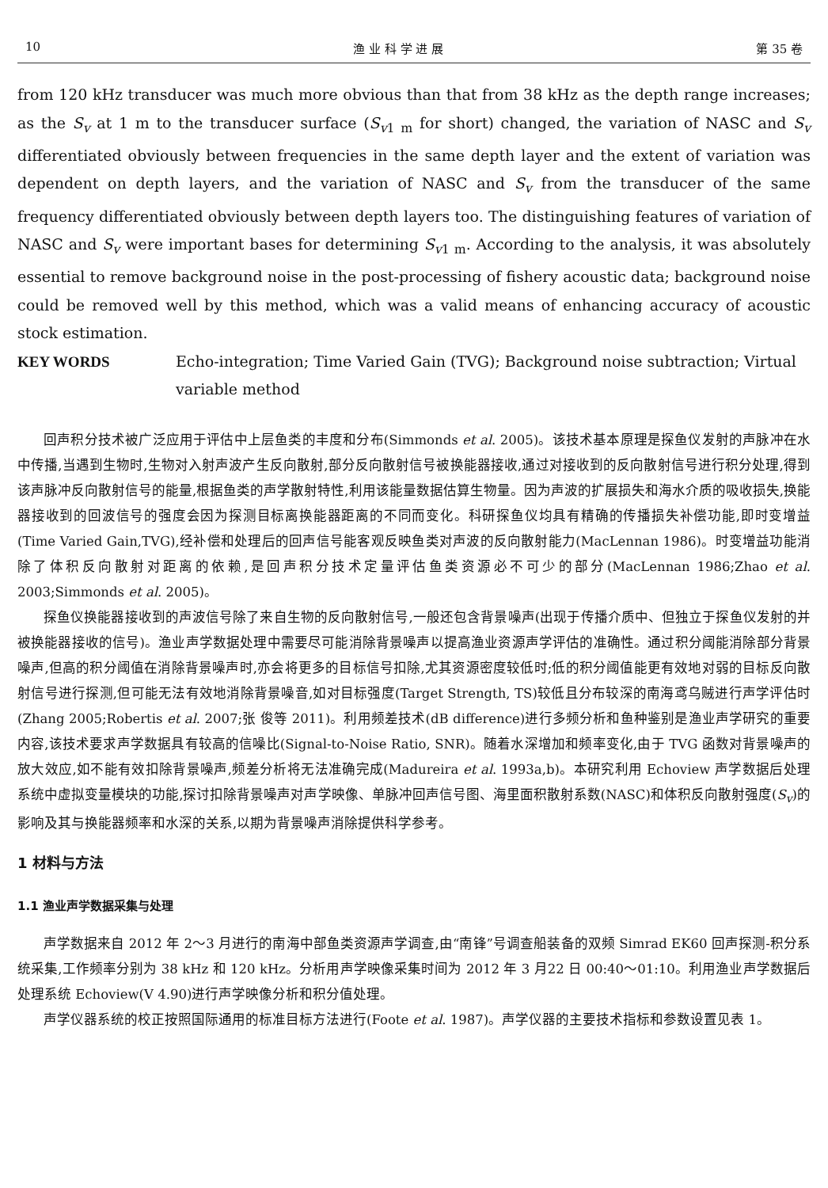10 渔 业 科 学 进 展 第 35 卷
from 120 kHz transducer was much more obvious than that from 38 kHz as the depth range increases; as the S<sub>v</sub> at 1 m to the transducer surface (S<sub>v</sub><sub>1 m</sub> for short) changed, the variation of NASC and S<sub>v</sub> differentiated obviously between frequencies in the same depth layer and the extent of variation was dependent on depth layers, and the variation of NASC and S<sub>v</sub> from the transducer of the same frequency differentiated obviously between depth layers too. The distinguishing features of variation of NASC and S<sub>v</sub> were important bases for determining S<sub>v</sub><sub>1 m</sub>. According to the analysis, it was absolutely essential to remove background noise in the post-processing of fishery acoustic data; background noise could be removed well by this method, which was a valid means of enhancing accuracy of acoustic stock estimation.
KEY WORDS Echo-integration; Time Varied Gain (TVG); Background noise subtraction; Virtual variable method
回声积分技术被广泛应用于评估中上层鱼类的丰度和分布(Simmonds et al. 2005)。该技术基本原理是探鱼仪发射的声脉冲在水中传播,当遇到生物时,生物对入射声波产生反向散射,部分反向散射信号被换能器接收,通过对接收到的反向散射信号进行积分处理,得到该声脉冲反向散射信号的能量,根据鱼类的声学散射特性,利用该能量数据估算生物量。因为声波的扩展损失和海水介质的吸收损失,换能器接收到的回波信号的强度会因为探测目标离换能器距离的不同而变化。科研探鱼仪均具有精确的传播损失补偿功能,即时变增益(Time Varied Gain,TVG),经补偿和处理后的回声信号能客观反映鱼类对声波的反向散射能力(MacLennan 1986)。时变增益功能消除了体积反向散射对距离的依赖,是回声积分技术定量评估鱼类资源必不可少的部分(MacLennan 1986;Zhao et al. 2003;Simmonds et al. 2005)。
探鱼仪换能器接收到的声波信号除了来自生物的反向散射信号,一般还包含背景噪声(出现于传播介质中、但独立于探鱼仪发射的并被换能器接收的信号)。渔业声学数据处理中需要尽可能消除背景噪声以提高渔业资源声学评估的准确性。通过积分阈能消除部分背景噪声,但高的积分阈值在消除背景噪声时,亦会将更多的目标信号扣除,尤其资源密度较低时;低的积分阈值能更有效地对弱的目标反向散射信号进行探测,但可能无法有效地消除背景噪音,如对目标强度(Target Strength, TS)较低且分布较深的南海鸢乌贼进行声学评估时(Zhang 2005;Robertis et al. 2007;张 俊等 2011)。利用频差技术(dB difference)进行多频分析和鱼种鉴别是渔业声学研究的重要内容,该技术要求声学数据具有较高的信噪比(Signal-to-Noise Ratio, SNR)。随着水深增加和频率变化,由于 TVG 函数对背景噪声的放大效应,如不能有效扣除背景噪声,频差分析将无法准确完成(Madureira et al. 1993a,b)。本研究利用 Echoview 声学数据后处理系统中虚拟变量模块的功能,探讨扣除背景噪声对声学映像、单脉冲回声信号图、海里面积散射系数(NASC)和体积反向散射强度(S<sub>v</sub>)的影响及其与换能器频率和水深的关系,以期为背景噪声消除提供科学参考。
1 材料与方法
1.1 渔业声学数据采集与处理
声学数据来自 2012 年 2～3 月进行的南海中部鱼类资源声学调查,由“南锋”号调查船装备的双频 Simrad EK60 回声探测-积分系统采集,工作频率分别为 38 kHz 和 120 kHz。分析用声学映像采集时间为 2012 年 3 月22 日 00:40～01:10。利用渔业声学数据后处理系统 Echoview(V 4.90)进行声学映像分析和积分值处理。
声学仪器系统的校正按照国际通用的标准目标方法进行(Foote et al. 1987)。声学仪器的主要技术指标和参数设置见表 1。